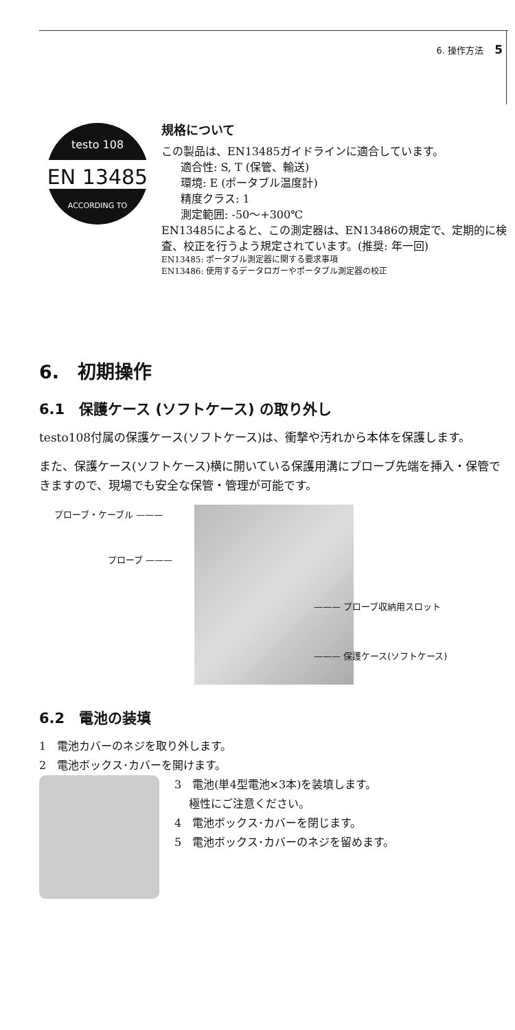6. 操作方法 5
EN 13485
testo 108
ACCORDING TO
規格について
この製品は、EN13485ガイドラインに適合しています。
適合性: S, T (保管、輸送)
環境: E (ポータブル温度計)
精度クラス: 1
測定範囲: -50～+300℃
EN13485によると、この測定器は、EN13486の規定で、定期的に検査、校正を行うよう規定されています。(推奨: 年一回)
EN13485: ポータブル測定器に関する要求事項
EN13486: 使用するデータロガーやポータブル測定器の校正
6.　初期操作
6.1　保護ケース (ソフトケース) の取り外し
testo108付属の保護ケース(ソフトケース)は、衝撃や汚れから本体を保護します。
また、保護ケース(ソフトケース)横に開いている保護用溝にプローブ先端を挿入・保管できますので、現場でも安全な保管・管理が可能です。
プローブ・ケーブル ———
プローブ ———
——— プローブ収納用スロット
——— 保護ケース(ソフトケース)
6.2　電池の装填
1　電池カバーのネジを取り外します。
2　電池ボックス･カバーを開けます。
3　電池(単4型電池×3本)を装填します。
　 極性にご注意ください。
4　電池ボックス･カバーを閉じます。
5　電池ボックス･カバーのネジを留めます。